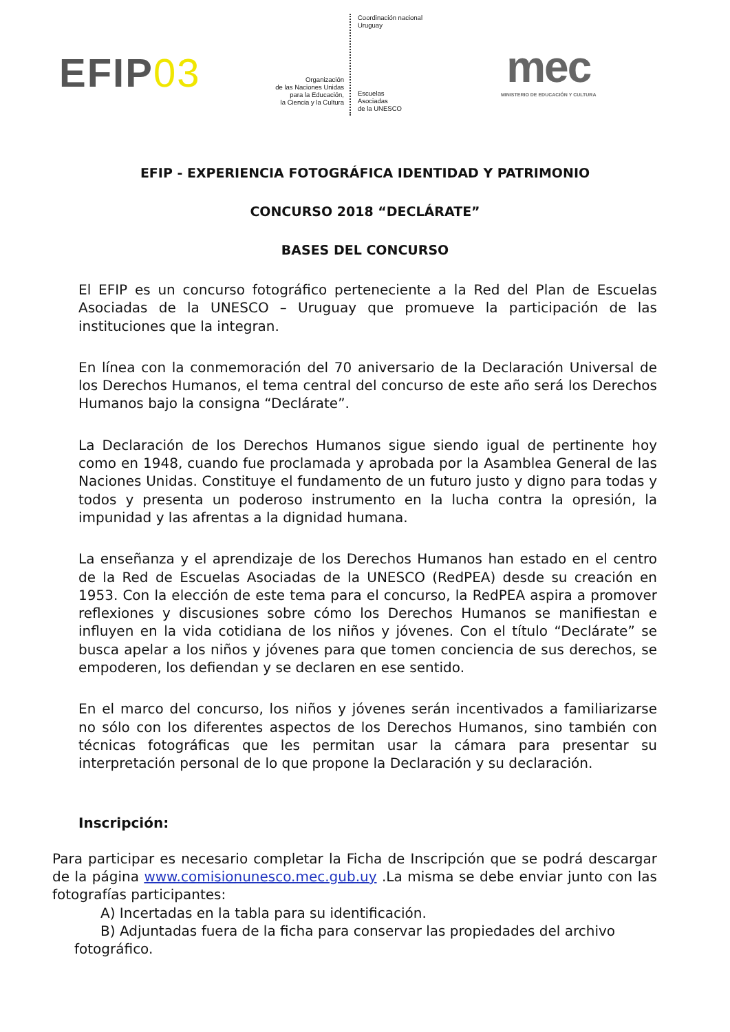EFIP03
Organización
de las Naciones Unidas
para la Educación,
la Ciencia y la Cultura
Coordinación nacional
Uruguay
Escuelas
Asociadas
de la UNESCO
mec
MINISTERIO DE EDUCACIÓN Y CULTURA
EFIP - EXPERIENCIA FOTOGRÁFICA IDENTIDAD Y PATRIMONIO
CONCURSO 2018 “DECLÁRATE”
BASES DEL CONCURSO
El EFIP es un concurso fotográfico perteneciente a la Red del Plan de Escuelas Asociadas de la UNESCO – Uruguay que promueve la participación de las instituciones que la integran.
En línea con la conmemoración del 70 aniversario de la Declaración Universal de los Derechos Humanos, el tema central del concurso de este año será los Derechos Humanos bajo la consigna “Declárate”.
La Declaración de los Derechos Humanos sigue siendo igual de pertinente hoy como en 1948, cuando fue proclamada y aprobada por la Asamblea General de las Naciones Unidas. Constituye el fundamento de un futuro justo y digno para todas y todos y presenta un poderoso instrumento en la lucha contra la opresión, la impunidad y las afrentas a la dignidad humana.
La enseñanza y el aprendizaje de los Derechos Humanos han estado en el centro de la Red de Escuelas Asociadas de la UNESCO (RedPEA) desde su creación en 1953. Con la elección de este tema para el concurso, la RedPEA aspira a promover reflexiones y discusiones sobre cómo los Derechos Humanos se manifiestan e influyen en la vida cotidiana de los niños y jóvenes. Con el título “Declárate” se busca apelar a los niños y jóvenes para que tomen conciencia de sus derechos, se empoderen, los defiendan y se declaren en ese sentido.
En el marco del concurso, los niños y jóvenes serán incentivados a familiarizarse no sólo con los diferentes aspectos de los Derechos Humanos, sino también con técnicas fotográficas que les permitan usar la cámara para presentar su interpretación personal de lo que propone la Declaración y su declaración.
Inscripción:
Para participar es necesario completar la Ficha de Inscripción que se podrá descargar de la página www.comisionunesco.mec.gub.uy .La misma se debe enviar junto con las fotografías participantes:
A) Incertadas en la tabla para su identificación.
B) Adjuntadas fuera de la ficha para conservar las propiedades del archivo
fotográfico.